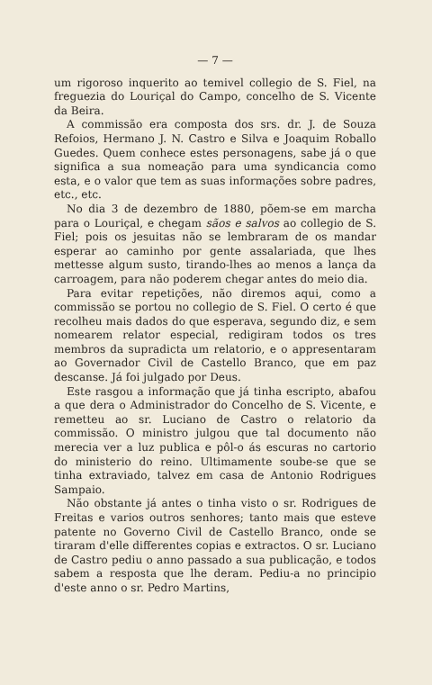— 7 —
um rigoroso inquerito ao temivel collegio de S. Fiel, na freguezia do Louriçal do Campo, concelho de S. Vicente da Beira.
A commissão era composta dos srs. dr. J. de Souza Refoios, Hermano J. N. Castro e Silva e Joaquim Roballo Guedes. Quem conhece estes personagens, sabe já o que significa a sua nomeação para uma syndicancia como esta, e o valor que tem as suas informações sobre padres, etc., etc.
No dia 3 de dezembro de 1880, põem-se em marcha para o Louriçal, e chegam sãos e salvos ao collegio de S. Fiel; pois os jesuitas não se lembraram de os mandar esperar ao caminho por gente assalariada, que lhes mettesse algum susto, tirando-lhes ao menos a lança da carroagem, para não poderem chegar antes do meio dia.
Para evitar repetições, não diremos aqui, como a commissão se portou no collegio de S. Fiel. O certo é que recolheu mais dados do que esperava, segundo diz, e sem nomearem relator especial, redigiram todos os tres membros da supradicta um relatorio, e o appresentaram ao Governador Civil de Castello Branco, que em paz descanse. Já foi julgado por Deus.
Este rasgou a informação que já tinha escripto, abafou a que dera o Administrador do Concelho de S. Vicente, e remetteu ao sr. Luciano de Castro o relatorio da commissão. O ministro julgou que tal documento não merecia ver a luz publica e pôl-o ás escuras no cartorio do ministerio do reino. Ultimamente soube-se que se tinha extraviado, talvez em casa de Antonio Rodrigues Sampaio.
Não obstante já antes o tinha visto o sr. Rodrigues de Freitas e varios outros senhores; tanto mais que esteve patente no Governo Civil de Castello Branco, onde se tiraram d'elle differentes copias e extractos. O sr. Luciano de Castro pediu o anno passado a sua publicação, e todos sabem a resposta que lhe deram. Pediu-a no principio d'este anno o sr. Pedro Martins,